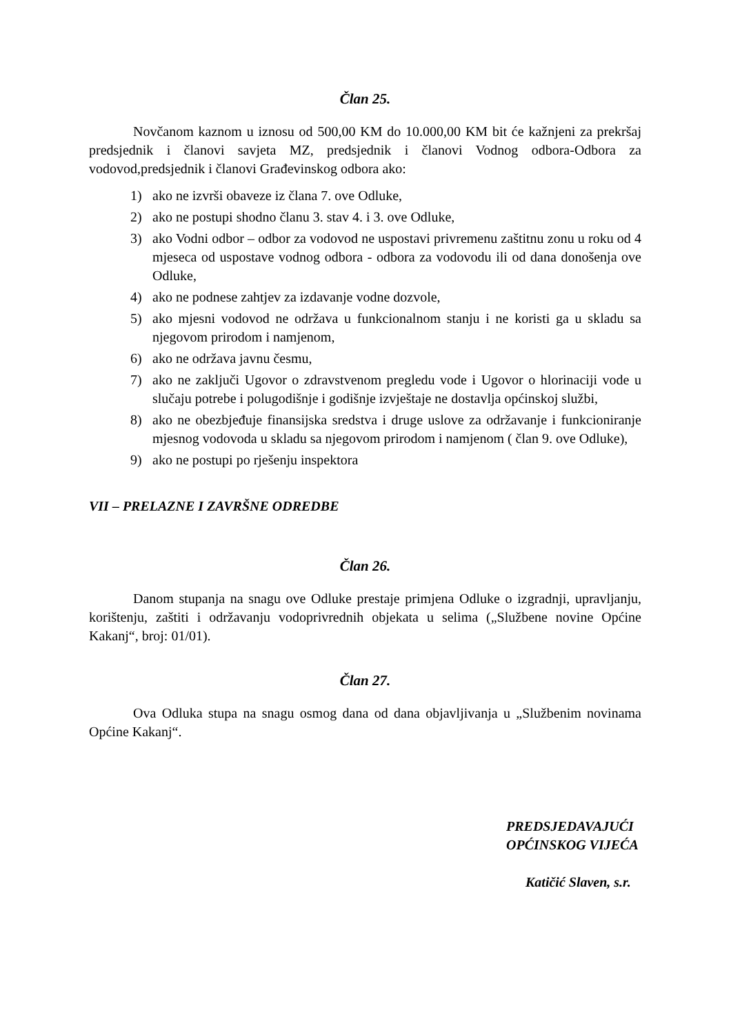Član 25.
Novčanom kaznom u iznosu od 500,00 KM do 10.000,00 KM bit će kažnjeni za prekršaj predsjednik i članovi savjeta MZ, predsjednik i članovi Vodnog odbora-Odbora za vodovod,predsjednik i članovi Građevinskog odbora ako:
1) ako ne izvrši obaveze iz člana 7. ove Odluke,
2) ako ne postupi shodno članu 3. stav 4. i 3. ove Odluke,
3) ako Vodni odbor – odbor za vodovod ne uspostavi privremenu zaštitnu zonu u roku od 4 mjeseca od uspostave vodnog odbora - odbora za vodovodu ili od dana donošenja ove Odluke,
4) ako ne podnese zahtjev za izdavanje vodne dozvole,
5) ako mjesni vodovod ne održava u funkcionalnom stanju i ne koristi ga u skladu sa njegovom prirodom i namjenom,
6) ako ne održava javnu česmu,
7) ako ne zaključi Ugovor o zdravstvenom pregledu vode i Ugovor o hlorinaciji vode u slučaju potrebe i polugodišnje i godišnje izvještaje ne dostavlja općinskoj službi,
8) ako ne obezbjeđuje finansijska sredstva i druge uslove za održavanje i funkcioniranje mjesnog vodovoda u skladu sa njegovom prirodom i namjenom ( član 9. ove Odluke),
9) ako ne postupi po rješenju inspektora
VII – PRELAZNE I ZAVRŠNE ODREDBE
Član 26.
Danom stupanja na snagu ove Odluke prestaje primjena Odluke o izgradnji, upravljanju, korištenju, zaštiti i održavanju vodoprivrednih objekata u selima („Službene novine Općine Kakanj“, broj: 01/01).
Član 27.
Ova Odluka stupa na snagu osmog dana od dana objavljivanja u „Službenim novinama Općine Kakanj“.
PREDSJEDAVAJUĆI
OPĆINSKOG VIJEĆA
Katičić Slaven, s.r.